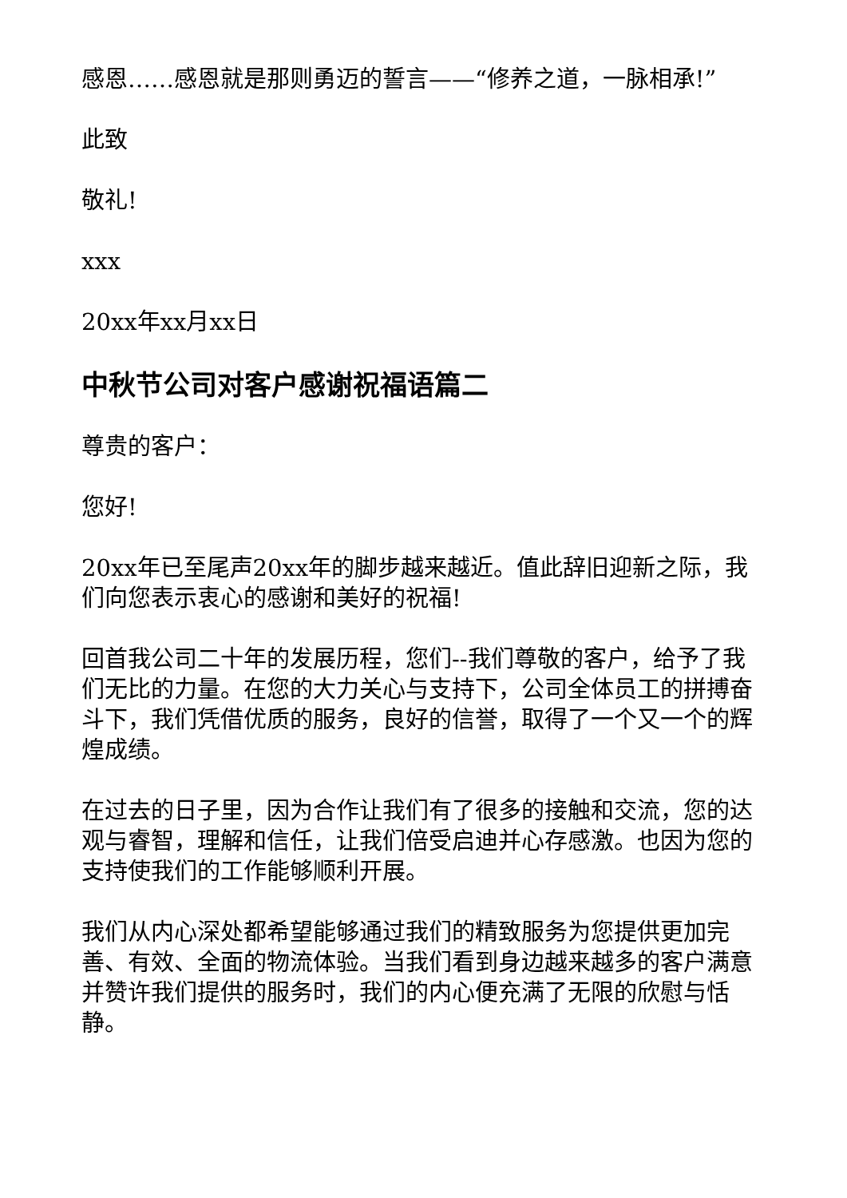感恩……感恩就是那则勇迈的誓言——“修养之道，一脉相承!”
此致
敬礼!
xxx
20xx年xx月xx日
中秋节公司对客户感谢祝福语篇二
尊贵的客户：
您好!
20xx年已至尾声20xx年的脚步越来越近。值此辞旧迎新之际，我们向您表示衷心的感谢和美好的祝福!
回首我公司二十年的发展历程，您们--我们尊敬的客户，给予了我们无比的力量。在您的大力关心与支持下，公司全体员工的拼搏奋斗下，我们凭借优质的服务，良好的信誉，取得了一个又一个的辉煌成绩。
在过去的日子里，因为合作让我们有了很多的接触和交流，您的达观与睿智，理解和信任，让我们倍受启迪并心存感激。也因为您的支持使我们的工作能够顺利开展。
我们从内心深处都希望能够通过我们的精致服务为您提供更加完善、有效、全面的物流体验。当我们看到身边越来越多的客户满意并赞许我们提供的服务时，我们的内心便充满了无限的欣慰与恬静。